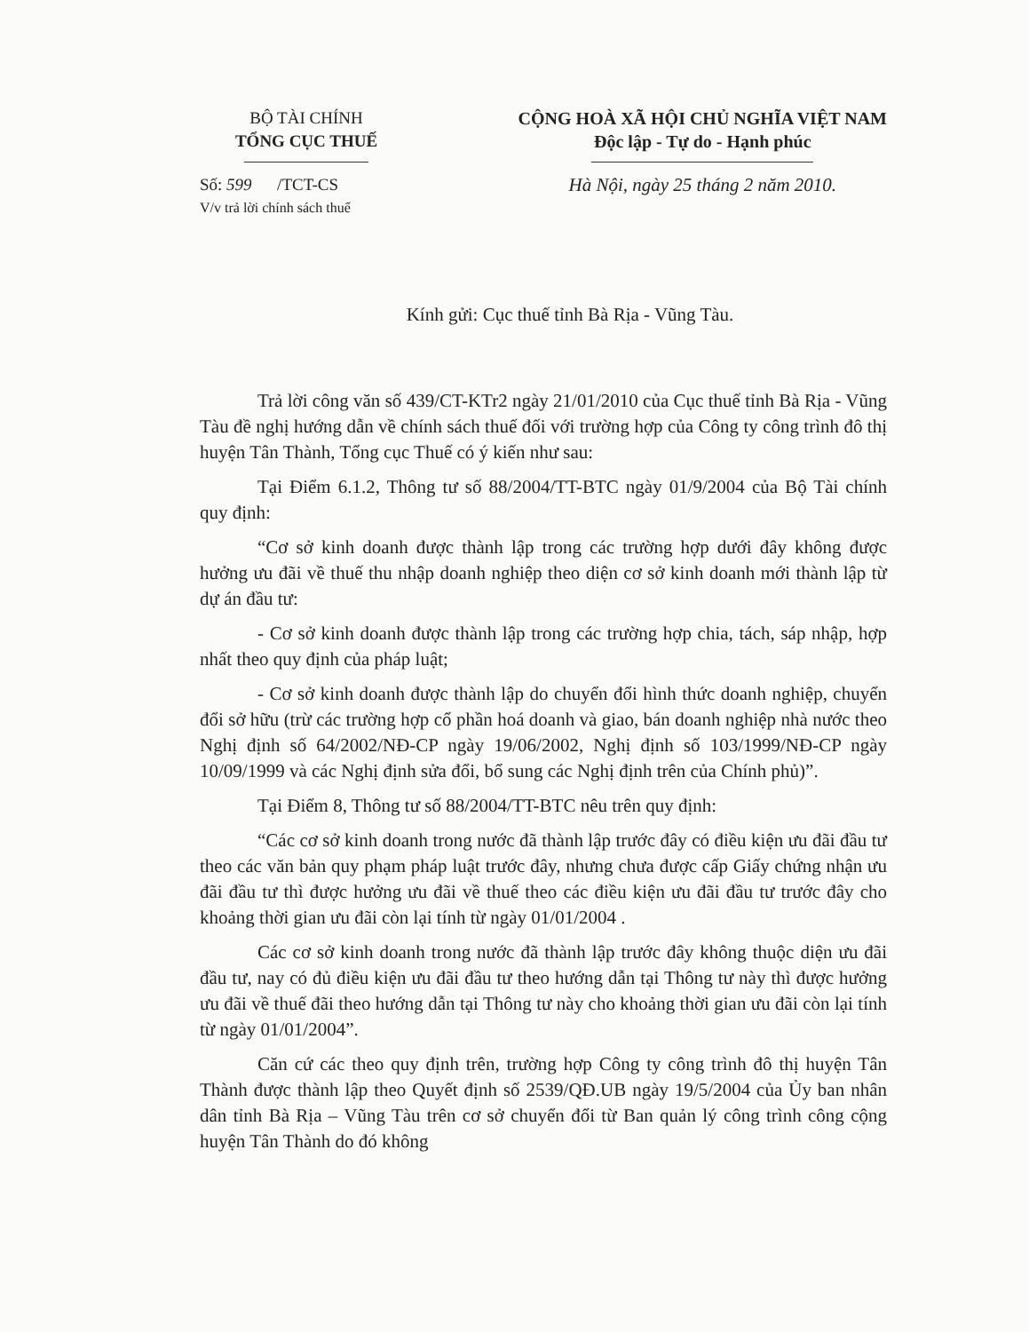BỘ TÀI CHÍNH
TỔNG CỤC THUẾ
Số: 599 /TCT-CS
V/v trả lời chính sách thuế
CỘNG HOÀ XÃ HỘI CHỦ NGHĨA VIỆT NAM
Độc lập - Tự do - Hạnh phúc
Hà Nội, ngày 25 tháng 2 năm 2010.
Kính gửi: Cục thuế tỉnh Bà Rịa - Vũng Tàu.
Trả lời công văn số 439/CT-KTr2 ngày 21/01/2010 của Cục thuế tỉnh Bà Rịa - Vũng Tàu đề nghị hướng dẫn về chính sách thuế đối với trường hợp của Công ty công trình đô thị huyện Tân Thành, Tổng cục Thuế có ý kiến như sau:
Tại Điểm 6.1.2, Thông tư số 88/2004/TT-BTC ngày 01/9/2004 của Bộ Tài chính quy định:
“Cơ sở kinh doanh được thành lập trong các trường hợp dưới đây không được hưởng ưu đãi về thuế thu nhập doanh nghiệp theo diện cơ sở kinh doanh mới thành lập từ dự án đầu tư:
- Cơ sở kinh doanh được thành lập trong các trường hợp chia, tách, sáp nhập, hợp nhất theo quy định của pháp luật;
- Cơ sở kinh doanh được thành lập do chuyển đổi hình thức doanh nghiệp, chuyển đổi sở hữu (trừ các trường hợp cổ phần hoá doanh và giao, bán doanh nghiệp nhà nước theo Nghị định số 64/2002/NĐ-CP ngày 19/06/2002, Nghị định số 103/1999/NĐ-CP ngày 10/09/1999 và các Nghị định sửa đổi, bổ sung các Nghị định trên của Chính phủ)”.
Tại Điểm 8, Thông tư số 88/2004/TT-BTC nêu trên quy định:
“Các cơ sở kinh doanh trong nước đã thành lập trước đây có điều kiện ưu đãi đầu tư theo các văn bản quy phạm pháp luật trước đây, nhưng chưa được cấp Giấy chứng nhận ưu đãi đầu tư thì được hưởng ưu đãi về thuế theo các điều kiện ưu đãi đầu tư trước đây cho khoảng thời gian ưu đãi còn lại tính từ ngày 01/01/2004 .
Các cơ sở kinh doanh trong nước đã thành lập trước đây không thuộc diện ưu đãi đầu tư, nay có đủ điều kiện ưu đãi đầu tư theo hướng dẫn tại Thông tư này thì được hưởng ưu đãi về thuế đãi theo hướng dẫn tại Thông tư này cho khoảng thời gian ưu đãi còn lại tính từ ngày 01/01/2004”.
Căn cứ các theo quy định trên, trường hợp Công ty công trình đô thị huyện Tân Thành được thành lập theo Quyết định số 2539/QĐ.UB ngày 19/5/2004 của Ủy ban nhân dân tỉnh Bà Rịa – Vũng Tàu trên cơ sở chuyển đổi từ Ban quản lý công trình công cộng huyện Tân Thành do đó không